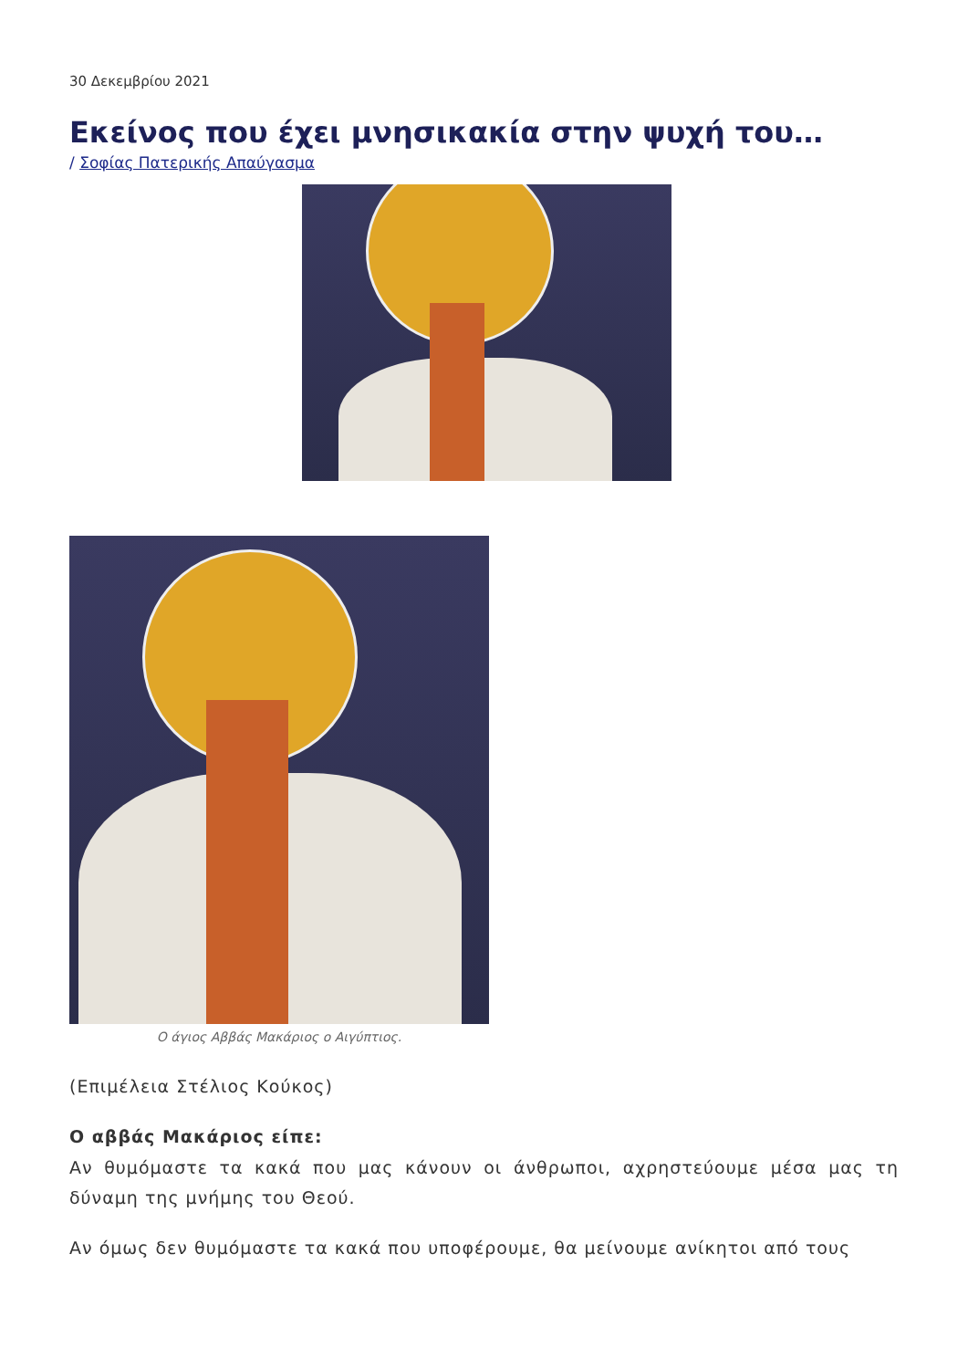30 Δεκεμβρίου 2021
Εκείνος που έχει μνησικακία στην ψυχή του…
/ Σοφίας Πατερικής Απαύγασμα
Ο άγιος Αββάς Μακάριος ο Αιγύπτιος.
(Επιμέλεια Στέλιος Κούκος)
Ο αββάς Μακάριος είπε:
Αν θυμόμαστε τα κακά που μας κάνουν οι άνθρωποι, αχρηστεύουμε μέσα μας τη δύναμη της μνήμης του Θεού.
Αν όμως δεν θυμόμαστε τα κακά που υποφέρουμε, θα μείνουμε ανίκητοι από τους